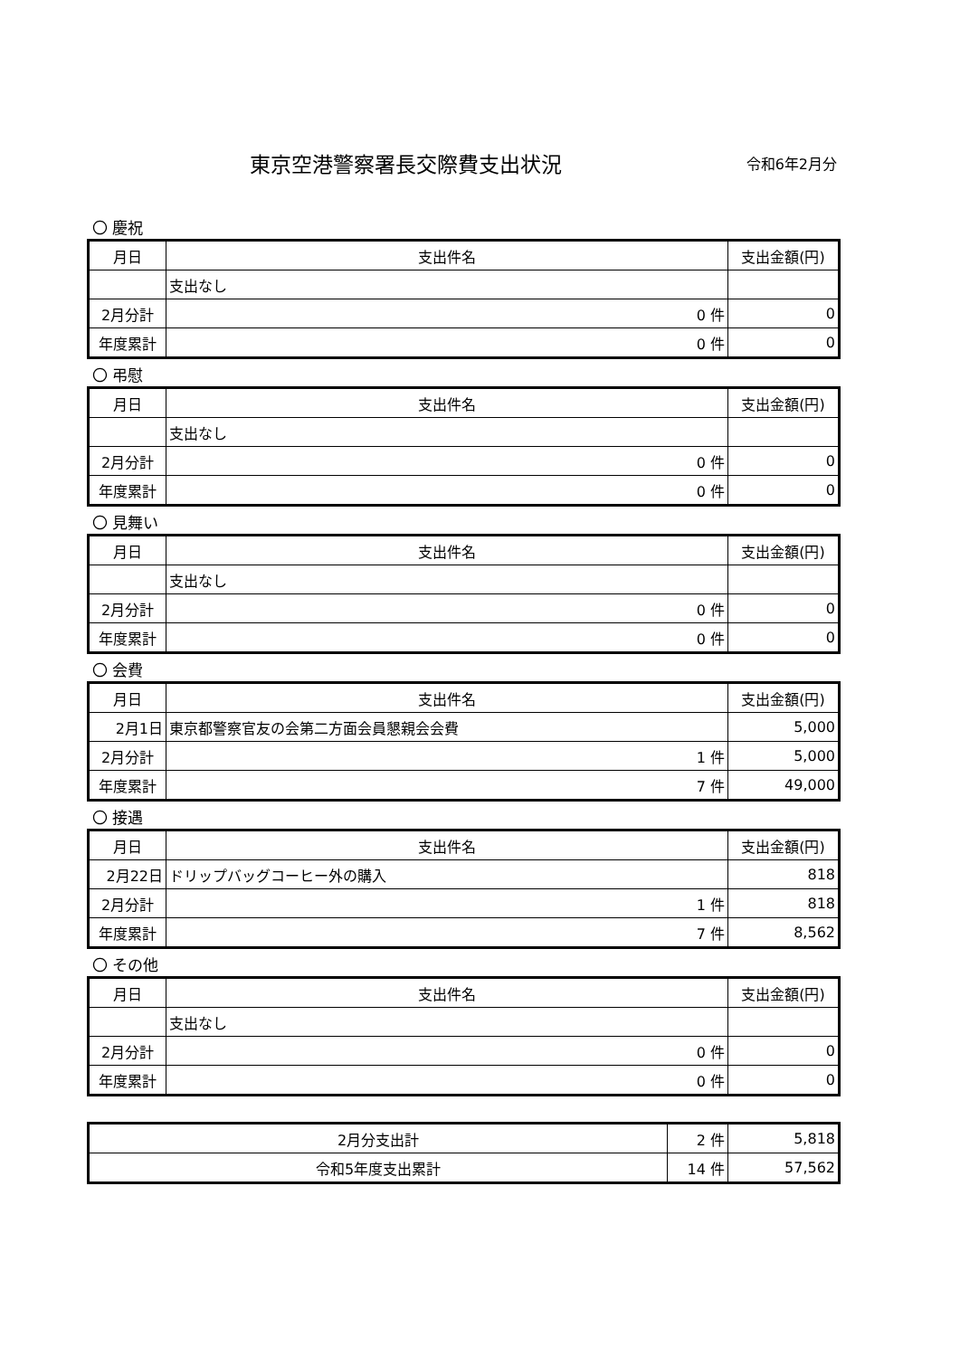東京空港警察署長交際費支出状況
令和6年2月分
〇 慶祝
| 月日 | 支出件名 | | 支出金額(円) |
| --- | --- | --- | --- |
| | 支出なし | | |
| 2月分計 | | 0 件 | 0 |
| 年度累計 | | 0 件 | 0 |
〇 弔慰
| 月日 | 支出件名 | | 支出金額(円) |
| --- | --- | --- | --- |
| | 支出なし | | |
| 2月分計 | | 0 件 | 0 |
| 年度累計 | | 0 件 | 0 |
〇 見舞い
| 月日 | 支出件名 | | 支出金額(円) |
| --- | --- | --- | --- |
| | 支出なし | | |
| 2月分計 | | 0 件 | 0 |
| 年度累計 | | 0 件 | 0 |
〇 会費
| 月日 | 支出件名 | | 支出金額(円) |
| --- | --- | --- | --- |
| 2月1日 | 東京都警察官友の会第二方面会員懇親会会費 | | 5,000 |
| 2月分計 | | 1 件 | 5,000 |
| 年度累計 | | 7 件 | 49,000 |
〇 接遇
| 月日 | 支出件名 | | 支出金額(円) |
| --- | --- | --- | --- |
| 2月22日 | ドリップバッグコーヒー外の購入 | | 818 |
| 2月分計 | | 1 件 | 818 |
| 年度累計 | | 7 件 | 8,562 |
〇 その他
| 月日 | 支出件名 | | 支出金額(円) |
| --- | --- | --- | --- |
| | 支出なし | | |
| 2月分計 | | 0 件 | 0 |
| 年度累計 | | 0 件 | 0 |
| 2月分支出計 | 2 件 | 5,818 |
| 令和5年度支出累計 | 14 件 | 57,562 |